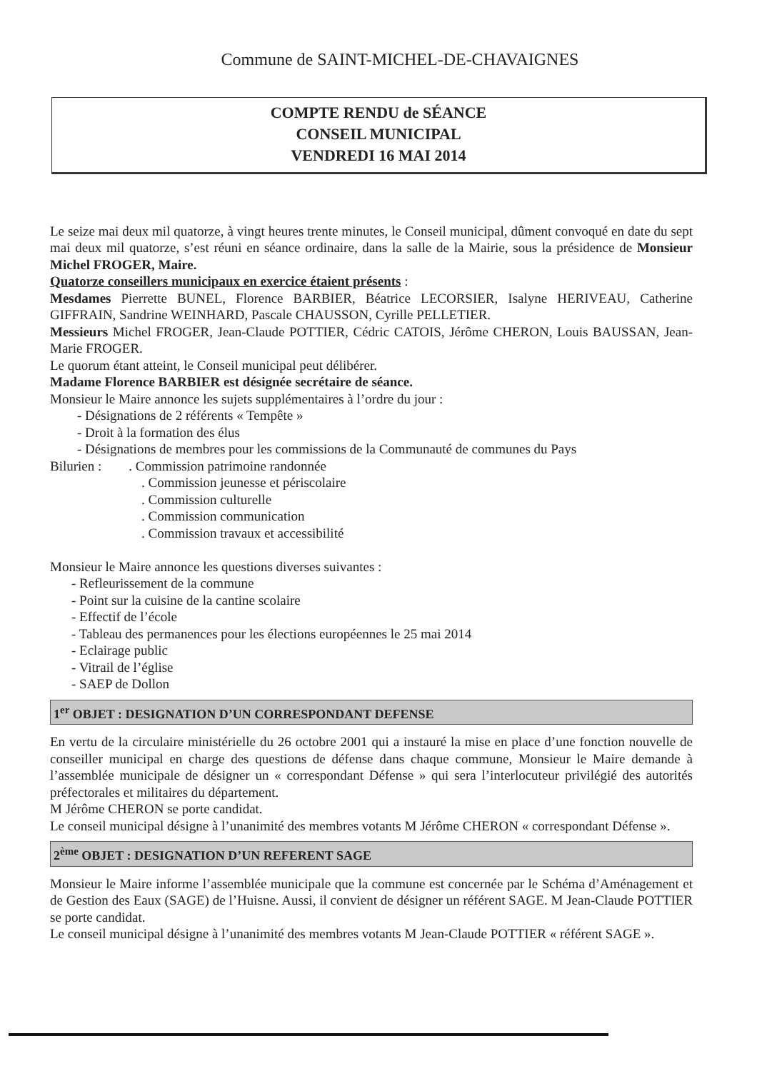Commune de SAINT-MICHEL-DE-CHAVAIGNES
COMPTE RENDU de SÉANCE
CONSEIL MUNICIPAL
VENDREDI 16 MAI 2014
Le seize mai deux mil quatorze, à vingt heures trente minutes, le Conseil municipal, dûment convoqué en date du sept mai deux mil quatorze, s’est réuni en séance ordinaire, dans la salle de la Mairie, sous la présidence de Monsieur Michel FROGER, Maire.
Quatorze conseillers municipaux en exercice étaient présents :
Mesdames Pierrette BUNEL, Florence BARBIER, Béatrice LECORSIER, Isalyne HERIVEAU, Catherine GIFFRAIN, Sandrine WEINHARD, Pascale CHAUSSON, Cyrille PELLETIER.
Messieurs Michel FROGER, Jean-Claude POTTIER, Cédric CATOIS, Jérôme CHERON, Louis BAUSSAN, Jean-Marie FROGER.
Le quorum étant atteint, le Conseil municipal peut délibérer.
Madame Florence BARBIER est désignée secrétaire de séance.
Monsieur le Maire annonce les sujets supplémentaires à l’ordre du jour :
- Désignations de 2 référents « Tempête »
- Droit à la formation des élus
- Désignations de membres pour les commissions de la Communauté de communes du Pays
Bilurien : . Commission patrimoine randonnée
. Commission jeunesse et périscolaire
. Commission culturelle
. Commission communication
. Commission travaux et accessibilité
Monsieur le Maire annonce les questions diverses suivantes :
- Refleurissement de la commune
- Point sur la cuisine de la cantine scolaire
- Effectif de l’école
- Tableau des permanences pour les élections européennes le 25 mai 2014
- Eclairage public
- Vitrail de l’église
- SAEP de Dollon
1<sup>er</sup> OBJET : DESIGNATION D’UN CORRESPONDANT DEFENSE
En vertu de la circulaire ministérielle du 26 octobre 2001 qui a instauré la mise en place d’une fonction nouvelle de conseiller municipal en charge des questions de défense dans chaque commune, Monsieur le Maire demande à l’assemblée municipale de désigner un « correspondant Défense » qui sera l’interlocuteur privilégié des autorités préfectorales et militaires du département.
M Jérôme CHERON se porte candidat.
Le conseil municipal désigne à l’unanimité des membres votants M Jérôme CHERON « correspondant Défense ».
2<sup>ème</sup> OBJET : DESIGNATION D’UN REFERENT SAGE
Monsieur le Maire informe l’assemblée municipale que la commune est concernée par le Schéma d’Aménagement et de Gestion des Eaux (SAGE) de l’Huisne. Aussi, il convient de désigner un référent SAGE. M Jean-Claude POTTIER se porte candidat.
Le conseil municipal désigne à l’unanimité des membres votants M Jean-Claude POTTIER « référent SAGE ».